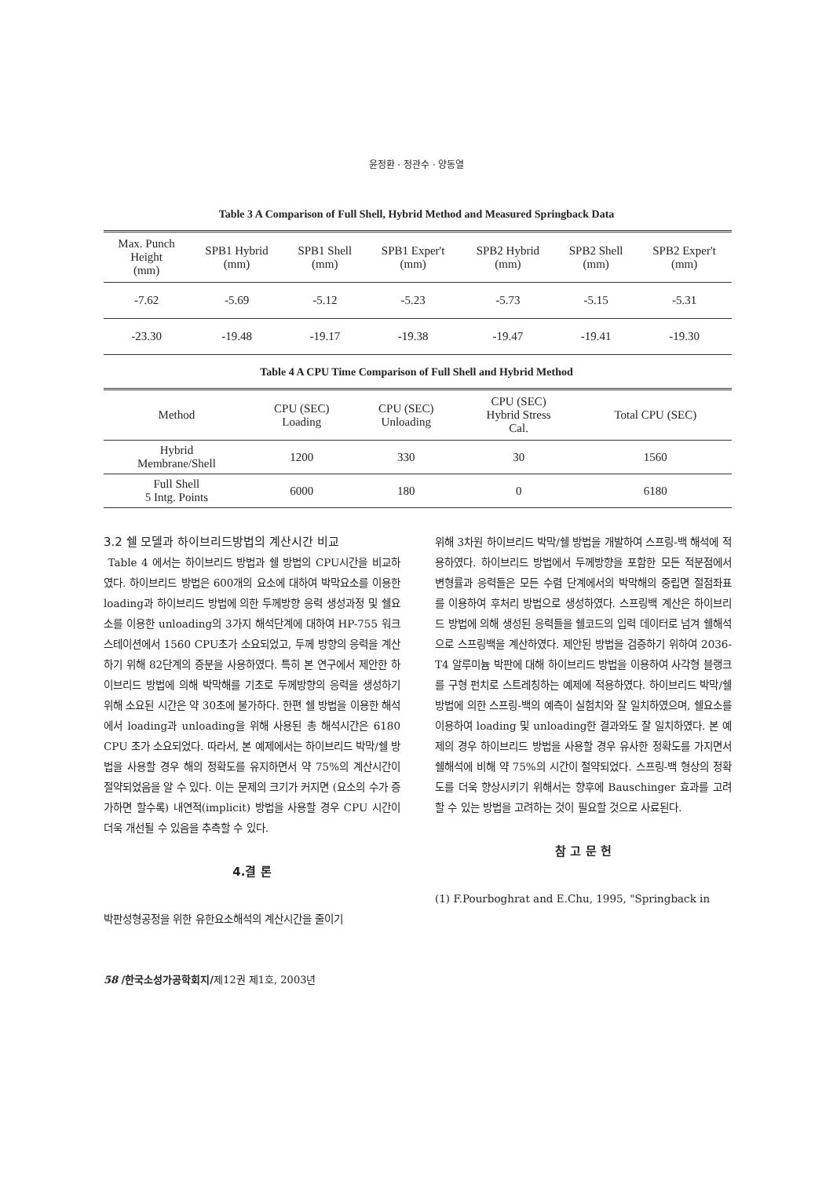윤정환 · 정관수 · 양동열
Table 3 A Comparison of Full Shell, Hybrid Method and Measured Springback Data
| Max. Punch Height (mm) | SPB1 Hybrid (mm) | SPB1 Shell (mm) | SPB1 Exper't (mm) | SPB2 Hybrid (mm) | SPB2 Shell (mm) | SPB2 Exper't (mm) |
| --- | --- | --- | --- | --- | --- | --- |
| -7.62 | -5.69 | -5.12 | -5.23 | -5.73 | -5.15 | -5.31 |
| -23.30 | -19.48 | -19.17 | -19.38 | -19.47 | -19.41 | -19.30 |
Table 4 A CPU Time Comparison of Full Shell and Hybrid Method
| Method | CPU (SEC) Loading | CPU (SEC) Unloading | CPU (SEC) Hybrid Stress Cal. | Total CPU (SEC) |
| --- | --- | --- | --- | --- |
| Hybrid Membrane/Shell | 1200 | 330 | 30 | 1560 |
| Full Shell 5 Intg. Points | 6000 | 180 | 0 | 6180 |
3.2 쉘 모델과 하이브리드방법의 계산시간 비교
Table 4 에서는 하이브리드 방법과 쉘 방법의 CPU시간을 비교하였다. 하이브리드 방법은 600개의 요소에 대하여 박막요소를 이용한 loading과 하이브리드 방법에 의한 두께방향 응력 생성과정 및 쉘요소를 이용한 unloading의 3가지 해석단계에 대하여 HP-755 워크스테이션에서 1560 CPU초가 소요되었고, 두께 방향의 응력을 계산하기 위해 82단계의 증분을 사용하였다. 특히 본 연구에서 제안한 하이브리드 방법에 의해 박막해를 기초로 두께방향의 응력을 생성하기 위해 소요된 시간은 약 30초에 불가하다. 한편 쉘 방법을 이용한 해석에서 loading과 unloading을 위해 사용된 총 해석시간은 6180 CPU 초가 소요되었다. 따라서, 본 예제에서는 하이브리드 박막/쉘 방법을 사용할 경우 해의 정확도를 유지하면서 약 75%의 계산시간이 절약되었음을 알 수 있다. 이는 문제의 크기가 커지면 (요소의 수가 증가하면 할수록) 내연적(implicit) 방법을 사용할 경우 CPU 시간이 더욱 개선될 수 있음을 추측할 수 있다.
4.결 론
박판성형공정을 위한 유한요소해석의 계산시간을 줄이기
위해 3차원 하이브리드 박막/쉘 방법을 개발하여 스프링-백 해석에 적용하였다. 하이브리드 방법에서 두께방향을 포함한 모든 적분점에서 변형률과 응력들은 모든 수렴 단계에서의 박막해의 중립면 절점좌표를 이용하여 후처리 방법으로 생성하였다. 스프링백 계산은 하이브리드 방법에 의해 생성된 응력들을 쉘코드의 입력 데이터로 넘겨 쉘해석으로 스프링백을 계산하였다. 제안된 방법을 검증하기 위하여 2036-T4 알루미늄 박판에 대해 하이브리드 방법을 이용하여 사각형 블랭크를 구형 펀치로 스트레칭하는 예제에 적용하였다. 하이브리드 박막/쉘 방법에 의한 스프링-백의 예측이 실험치와 잘 일치하였으며, 쉘요소를 이용하여 loading 및 unloading한 결과와도 잘 일치하였다. 본 예제의 경우 하이브리드 방법을 사용할 경우 유사한 정확도를 가지면서 쉘해석에 비해 약 75%의 시간이 절약되었다. 스프링-백 형상의 정확도를 더욱 향상시키기 위해서는 향후에 Bauschinger 효과를 고려할 수 있는 방법을 고려하는 것이 필요할 것으로 사료된다.
참 고 문 헌
(1) F.Pourboghrat and E.Chu, 1995, "Springback in
58 /한국소성가공학회지/제12권 제1호, 2003년